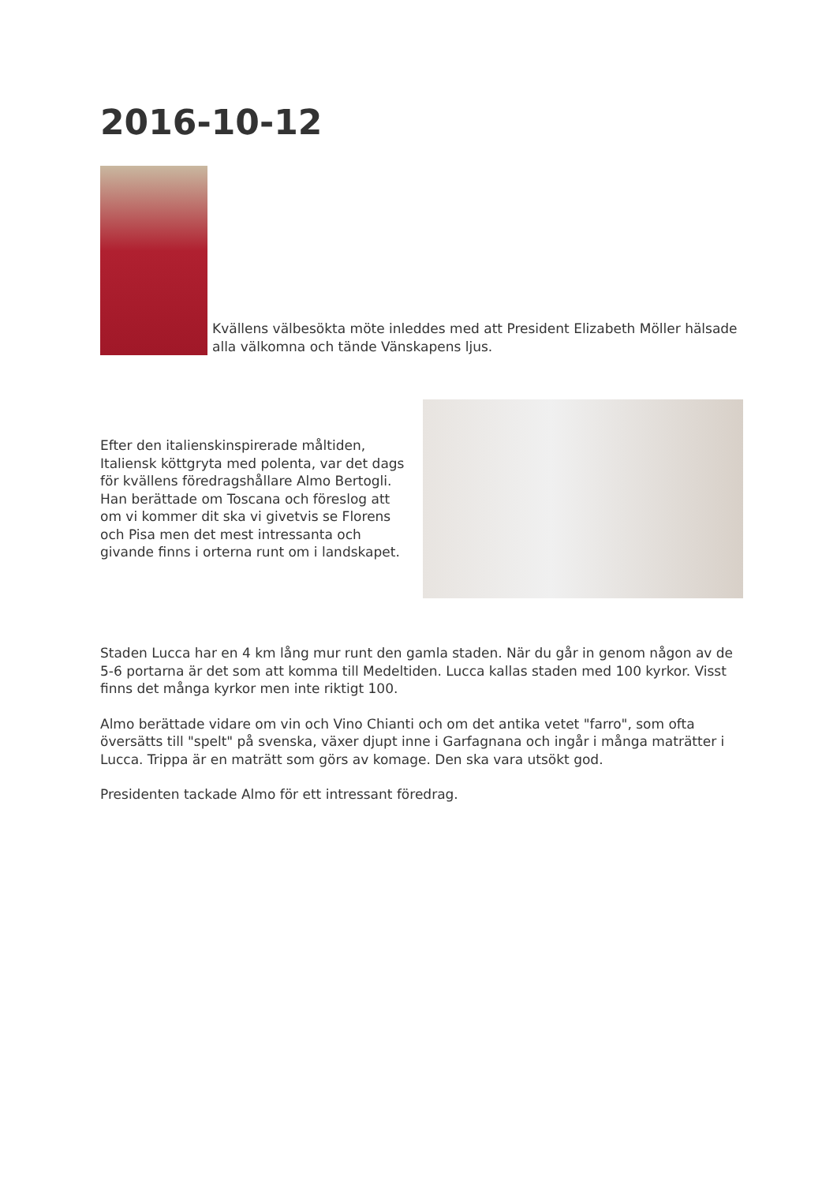2016-10-12
Kvällens välbesökta möte inleddes med att President Elizabeth Möller hälsade alla välkomna och tände Vänskapens ljus.
Efter den italienskinspirerade måltiden, Italiensk köttgryta med polenta, var det dags för kvällens föredragshållare Almo Bertogli. Han berättade om Toscana och föreslog att om vi kommer dit ska vi givetvis se Florens och Pisa men det mest intressanta och givande finns i orterna runt om i landskapet.
Staden Lucca har en 4 km lång mur runt den gamla staden. När du går in genom någon av de 5-6 portarna är det som att komma till Medeltiden. Lucca kallas staden med 100 kyrkor. Visst finns det många kyrkor men inte riktigt 100.
Almo berättade vidare om vin och Vino Chianti och om det antika vetet "farro", som ofta översätts till "spelt" på svenska, växer djupt inne i Garfagnana och ingår i många maträtter i Lucca. Trippa är en maträtt som görs av komage. Den ska vara utsökt god.
Presidenten tackade Almo för ett intressant föredrag.